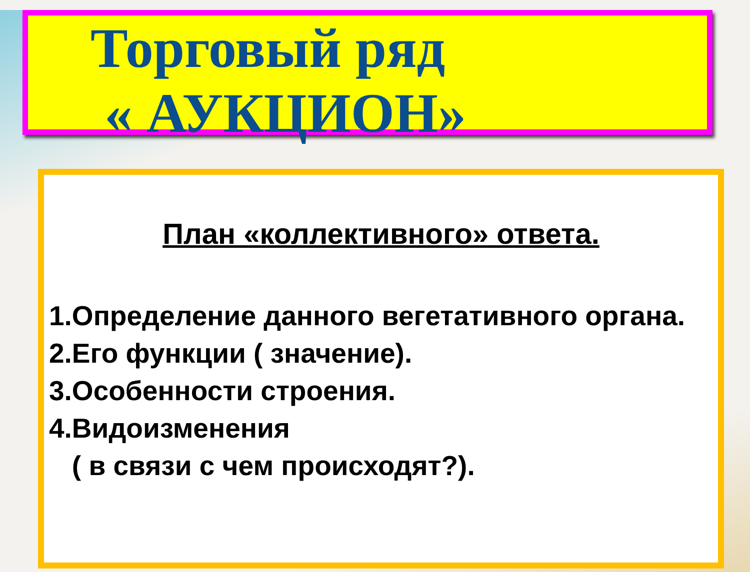Торговый ряд
« АУКЦИОН»
План «коллективного» ответа.
1.Определение данного вегетативного органа.
2.Его функции ( значение).
3.Особенности строения.
4.Видоизменения
( в связи с чем происходят?).